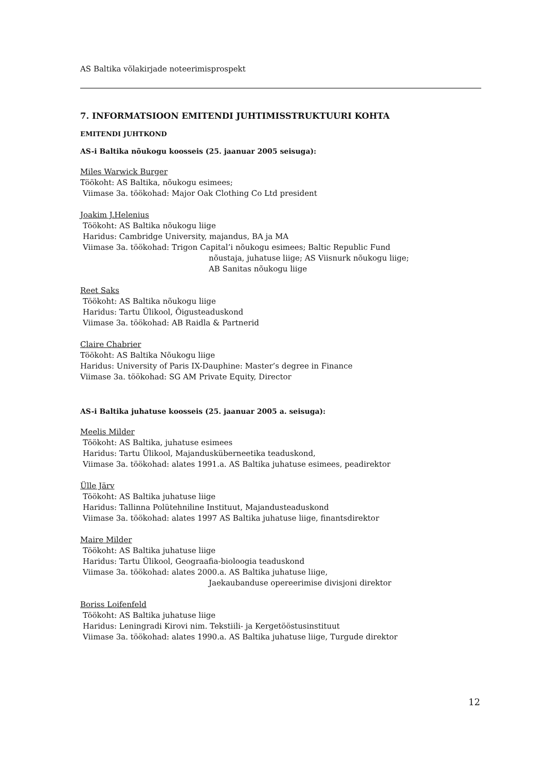AS Baltika võlakirjade noteerimisprospekt
7. INFORMATSIOON EMITENDI JUHTIMISSTRUKTUURI KOHTA
EMITENDI JUHTKOND
AS-i Baltika nõukogu koosseis (25. jaanuar 2005 seisuga):
Miles Warwick Burger
Töökoht: AS Baltika, nõukogu esimees;
Viimase 3a. töökohad: Major Oak Clothing Co Ltd president
Joakim J.Helenius
Töökoht: AS Baltika nõukogu liige
Haridus: Cambridge University, majandus, BA ja MA
Viimase 3a. töökohad: Trigon Capital’i nõukogu esimees; Baltic Republic Fund
nõustaja, juhatuse liige; AS Viisnurk nõukogu liige;
AB Sanitas nõukogu liige
Reet Saks
Töökoht: AS Baltika nõukogu liige
Haridus: Tartu Ülikool, Õigusteaduskond
Viimase 3a. töökohad: AB Raidla & Partnerid
Claire Chabrier
Töökoht: AS Baltika Nõukogu liige
Haridus: University of Paris IX-Dauphine: Master’s degree in Finance
Viimase 3a. töökohad: SG AM Private Equity, Director
AS-i Baltika juhatuse koosseis (25. jaanuar 2005 a. seisuga):
Meelis Milder
Töökoht: AS Baltika, juhatuse esimees
Haridus: Tartu Ülikool, Majandusküberneetika teaduskond,
Viimase 3a. töökohad: alates 1991.a. AS Baltika juhatuse esimees, peadirektor
Ülle Järv
Töökoht: AS Baltika juhatuse liige
Haridus: Tallinna Polütehniline Instituut, Majandusteaduskond
Viimase 3a. töökohad: alates 1997 AS Baltika juhatuse liige, finantsdirektor
Maire Milder
Töökoht: AS Baltika juhatuse liige
Haridus: Tartu Ülikool, Geograafia-bioloogia teaduskond
Viimase 3a. töökohad: alates 2000.a. AS Baltika juhatuse liige,
Jaekaubanduse opereerimise divisjoni direktor
Boriss Loifenfeld
Töökoht: AS Baltika juhatuse liige
Haridus: Leningradi Kirovi nim. Tekstiili- ja Kergetööstusinstituut
Viimase 3a. töökohad: alates 1990.a. AS Baltika juhatuse liige, Turgude direktor
12